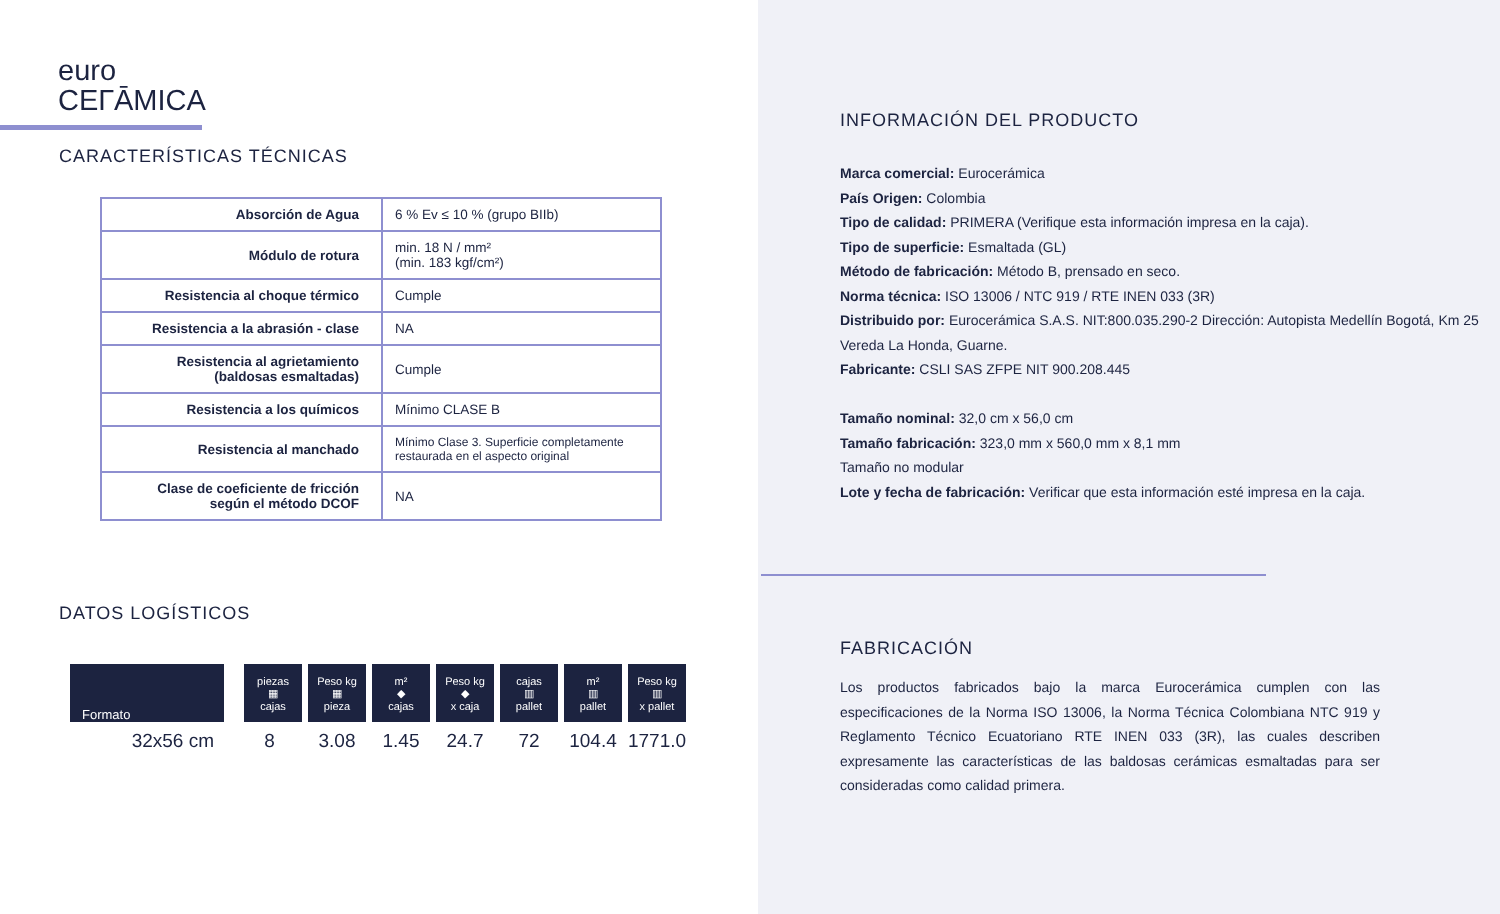euro
CEГĀMICA
CARACTERÍSTICAS TÉCNICAS
| Absorción de Agua | 6 % Ev ≤ 10 % (grupo BIIb) |
| Módulo de rotura | min. 18 N / mm² (min. 183 kgf/cm²) |
| Resistencia al choque térmico | Cumple |
| Resistencia a la abrasión - clase | NA |
| Resistencia al agrietamiento (baldosas esmaltadas) | Cumple |
| Resistencia a los químicos | Mínimo CLASE B |
| Resistencia al manchado | Mínimo Clase 3. Superficie completamente restaurada en el aspecto original |
| Clase de coeficiente de fricción según el método DCOF | NA |
DATOS LOGÍSTICOS
| Formato | piezas ▦ cajas | Peso kg ▦ pieza | m² ◆ cajas | Peso kg ◆ x caja | cajas ▥ pallet | m² ▥ pallet | Peso kg ▥ x pallet |
| --- | --- | --- | --- | --- | --- | --- | --- |
| 32x56 cm | 8 | 3.08 | 1.45 | 24.7 | 72 | 104.4 | 1771.0 |
INFORMACIÓN DEL PRODUCTO
Marca comercial: Eurocerámica
País Origen: Colombia
Tipo de calidad: PRIMERA (Verifique esta información impresa en la caja).
Tipo de superficie: Esmaltada (GL)
Método de fabricación: Método B, prensado en seco.
Norma técnica: ISO 13006 / NTC 919 / RTE INEN 033 (3R)
Distribuido por: Eurocerámica S.A.S. NIT:800.035.290-2 Dirección: Autopista Medellín Bogotá, Km 25 Vereda La Honda, Guarne.
Fabricante: CSLI SAS ZFPE NIT 900.208.445
Tamaño nominal: 32,0 cm x 56,0 cm
Tamaño fabricación: 323,0 mm x 560,0 mm x 8,1 mm
Tamaño no modular
Lote y fecha de fabricación: Verificar que esta información esté impresa en la caja.
FABRICACIÓN
Los productos fabricados bajo la marca Eurocerámica cumplen con las especificaciones de la Norma ISO 13006, la Norma Técnica Colombiana NTC 919 y Reglamento Técnico Ecuatoriano RTE INEN 033 (3R), las cuales describen expresamente las características de las baldosas cerámicas esmaltadas para ser consideradas como calidad primera.